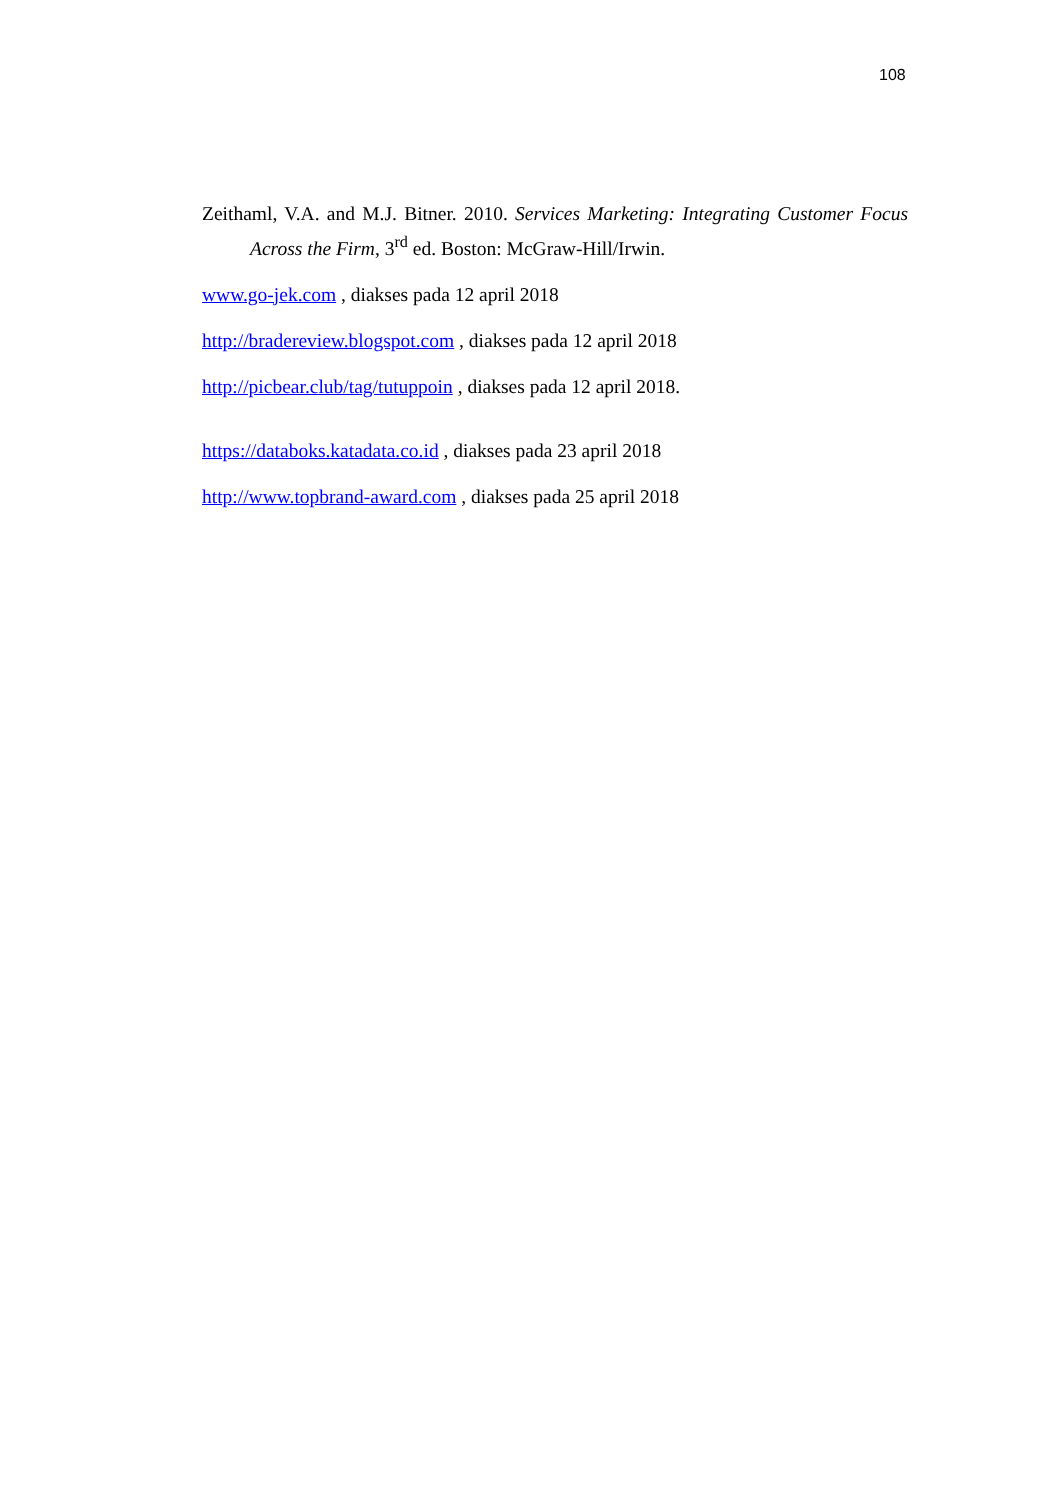108
Zeithaml, V.A. and M.J. Bitner. 2010. Services Marketing: Integrating Customer Focus Across the Firm, 3<sup>rd</sup> ed. Boston: McGraw-Hill/Irwin.
www.go-jek.com , diakses pada 12 april 2018
http://bradereview.blogspot.com , diakses pada 12 april 2018
http://picbear.club/tag/tutuppoin , diakses pada 12 april 2018.
https://databoks.katadata.co.id , diakses pada 23 april 2018
http://www.topbrand-award.com , diakses pada 25 april 2018